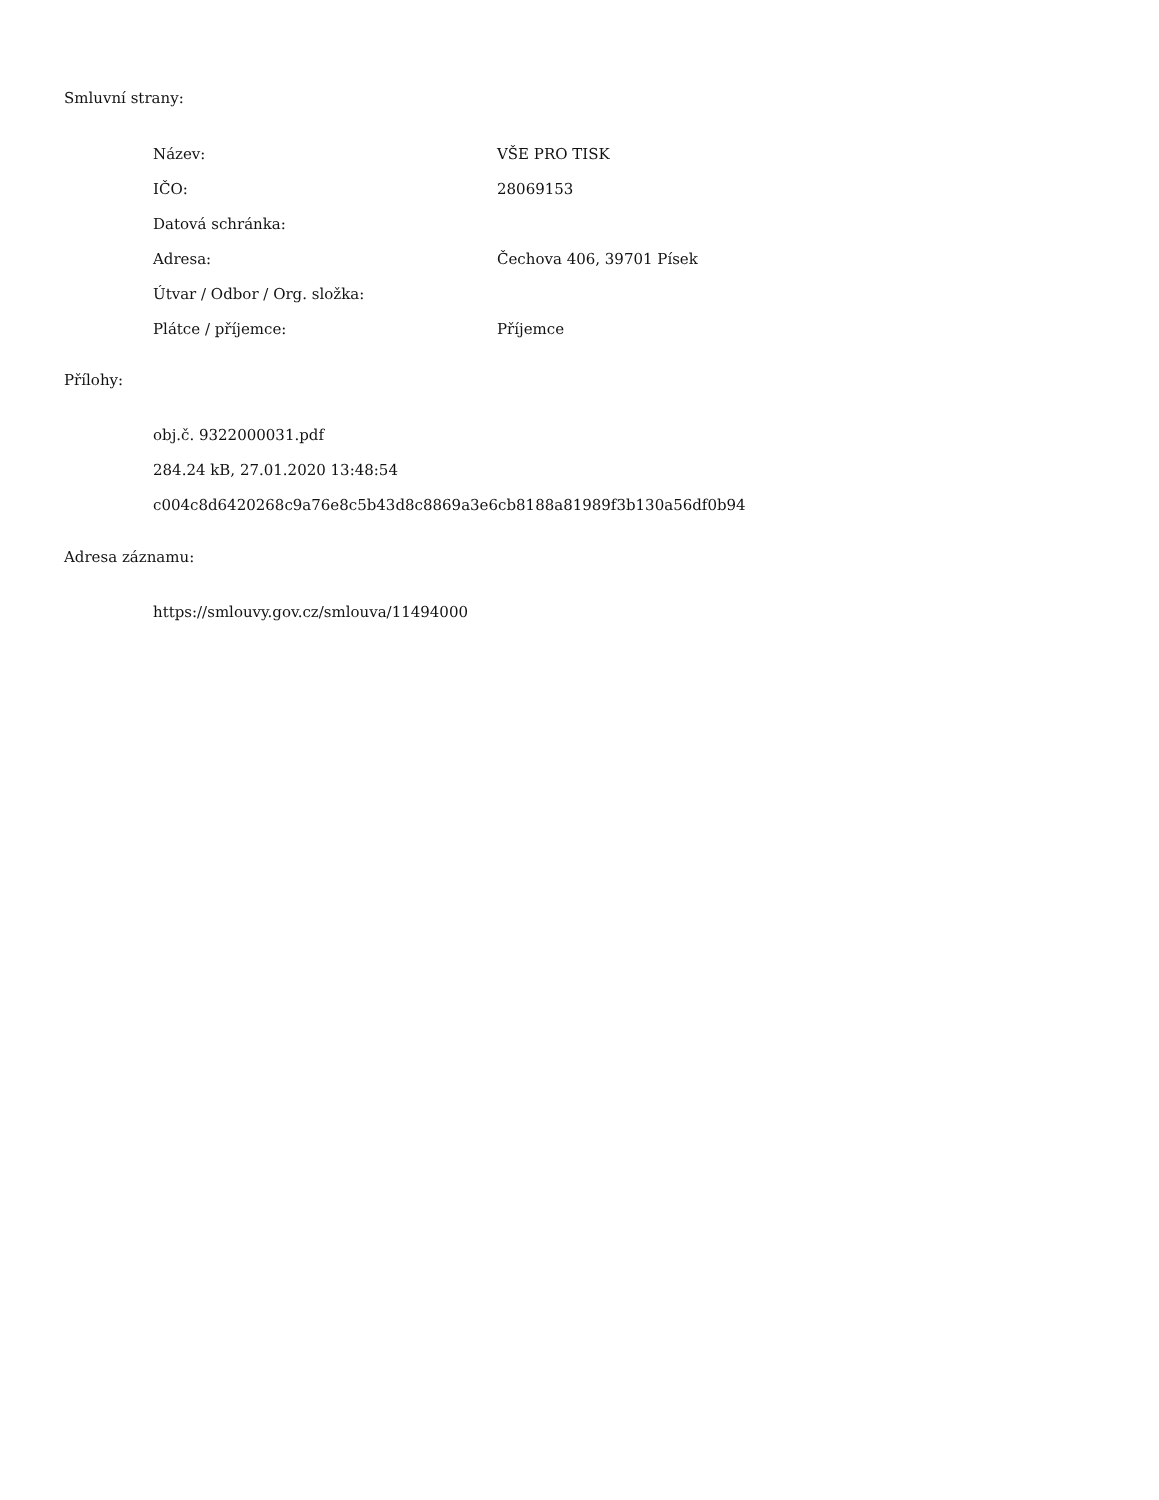Smluvní strany:
| Název: | VŠE PRO TISK |
| IČO: | 28069153 |
| Datová schránka: | |
| Adresa: | Čechova 406, 39701 Písek |
| Útvar / Odbor / Org. složka: | |
| Plátce / příjemce: | Příjemce |
Přílohy:
obj.č. 9322000031.pdf
284.24 kB, 27.01.2020 13:48:54
c004c8d6420268c9a76e8c5b43d8c8869a3e6cb8188a81989f3b130a56df0b94
Adresa záznamu:
https://smlouvy.gov.cz/smlouva/11494000